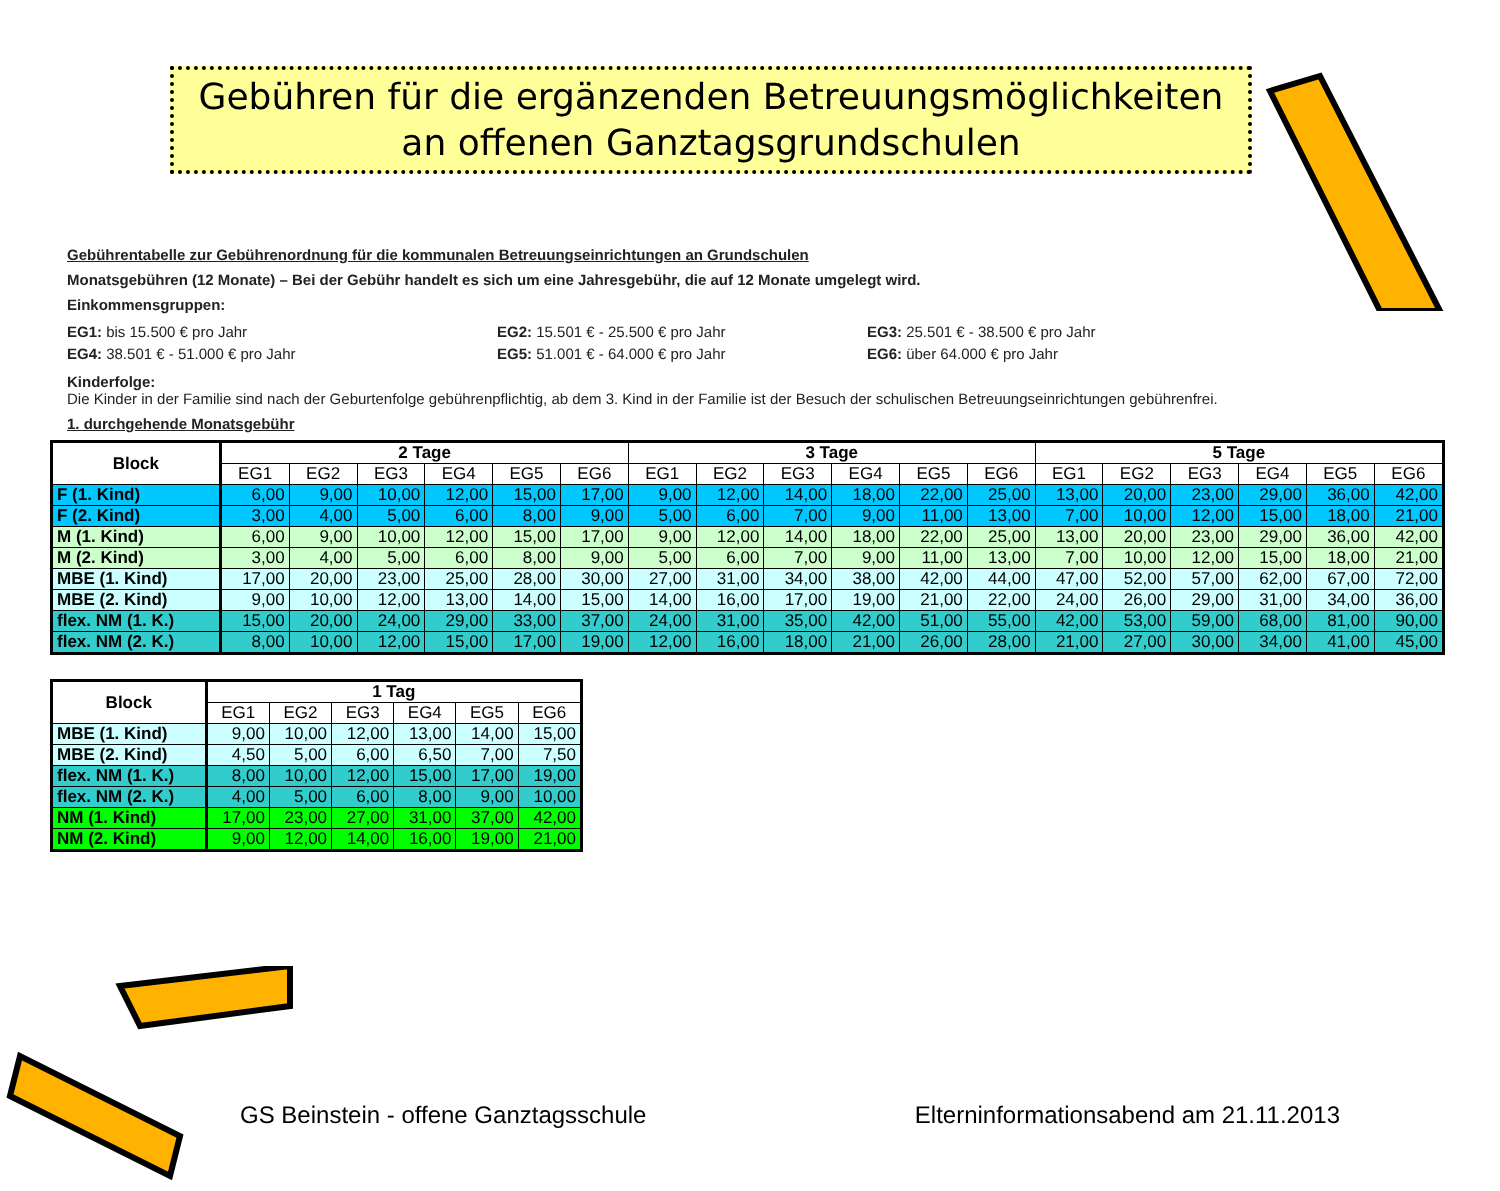Gebühren für die ergänzenden Betreuungsmöglichkeiten
an offenen Ganztagsgrundschulen
Gebührentabelle zur Gebührenordnung für die kommunalen Betreuungseinrichtungen an Grundschulen
Monatsgebühren (12 Monate) – Bei der Gebühr handelt es sich um eine Jahresgebühr, die auf 12 Monate umgelegt wird.
Einkommensgruppen:
EG1: bis 15.500 € pro Jahr
EG4: 38.501 € - 51.000 € pro Jahr
EG2: 15.501 € - 25.500 € pro Jahr
EG5: 51.001 € - 64.000 € pro Jahr
EG3: 25.501 € - 38.500 € pro Jahr
EG6: über 64.000 € pro Jahr
Kinderfolge:
Die Kinder in der Familie sind nach der Geburtenfolge gebührenpflichtig, ab dem 3. Kind in der Familie ist der Besuch der schulischen Betreuungseinrichtungen gebührenfrei.
1. durchgehende Monatsgebühr
| Block | 2 Tage | | | | | | 3 Tage | | | | | | 5 Tage | | | | | |
| --- | --- | --- | --- | --- | --- | --- | --- | --- | --- | --- | --- | --- | --- | --- | --- | --- | --- | --- |
| | EG1 | EG2 | EG3 | EG4 | EG5 | EG6 | EG1 | EG2 | EG3 | EG4 | EG5 | EG6 | EG1 | EG2 | EG3 | EG4 | EG5 | EG6 |
| F (1. Kind) | 6,00 | 9,00 | 10,00 | 12,00 | 15,00 | 17,00 | 9,00 | 12,00 | 14,00 | 18,00 | 22,00 | 25,00 | 13,00 | 20,00 | 23,00 | 29,00 | 36,00 | 42,00 |
| F (2. Kind) | 3,00 | 4,00 | 5,00 | 6,00 | 8,00 | 9,00 | 5,00 | 6,00 | 7,00 | 9,00 | 11,00 | 13,00 | 7,00 | 10,00 | 12,00 | 15,00 | 18,00 | 21,00 |
| M (1. Kind) | 6,00 | 9,00 | 10,00 | 12,00 | 15,00 | 17,00 | 9,00 | 12,00 | 14,00 | 18,00 | 22,00 | 25,00 | 13,00 | 20,00 | 23,00 | 29,00 | 36,00 | 42,00 |
| M (2. Kind) | 3,00 | 4,00 | 5,00 | 6,00 | 8,00 | 9,00 | 5,00 | 6,00 | 7,00 | 9,00 | 11,00 | 13,00 | 7,00 | 10,00 | 12,00 | 15,00 | 18,00 | 21,00 |
| MBE (1. Kind) | 17,00 | 20,00 | 23,00 | 25,00 | 28,00 | 30,00 | 27,00 | 31,00 | 34,00 | 38,00 | 42,00 | 44,00 | 47,00 | 52,00 | 57,00 | 62,00 | 67,00 | 72,00 |
| MBE (2. Kind) | 9,00 | 10,00 | 12,00 | 13,00 | 14,00 | 15,00 | 14,00 | 16,00 | 17,00 | 19,00 | 21,00 | 22,00 | 24,00 | 26,00 | 29,00 | 31,00 | 34,00 | 36,00 |
| flex. NM (1. K.) | 15,00 | 20,00 | 24,00 | 29,00 | 33,00 | 37,00 | 24,00 | 31,00 | 35,00 | 42,00 | 51,00 | 55,00 | 42,00 | 53,00 | 59,00 | 68,00 | 81,00 | 90,00 |
| flex. NM (2. K.) | 8,00 | 10,00 | 12,00 | 15,00 | 17,00 | 19,00 | 12,00 | 16,00 | 18,00 | 21,00 | 26,00 | 28,00 | 21,00 | 27,00 | 30,00 | 34,00 | 41,00 | 45,00 |
| Block | 1 Tag | | | | | |
| --- | --- | --- | --- | --- | --- | --- |
| | EG1 | EG2 | EG3 | EG4 | EG5 | EG6 |
| MBE (1. Kind) | 9,00 | 10,00 | 12,00 | 13,00 | 14,00 | 15,00 |
| MBE (2. Kind) | 4,50 | 5,00 | 6,00 | 6,50 | 7,00 | 7,50 |
| flex. NM (1. K.) | 8,00 | 10,00 | 12,00 | 15,00 | 17,00 | 19,00 |
| flex. NM (2. K.) | 4,00 | 5,00 | 6,00 | 8,00 | 9,00 | 10,00 |
| NM (1. Kind) | 17,00 | 23,00 | 27,00 | 31,00 | 37,00 | 42,00 |
| NM (2. Kind) | 9,00 | 12,00 | 14,00 | 16,00 | 19,00 | 21,00 |
GS Beinstein - offene Ganztagsschule Elterninformationsabend am 21.11.2013